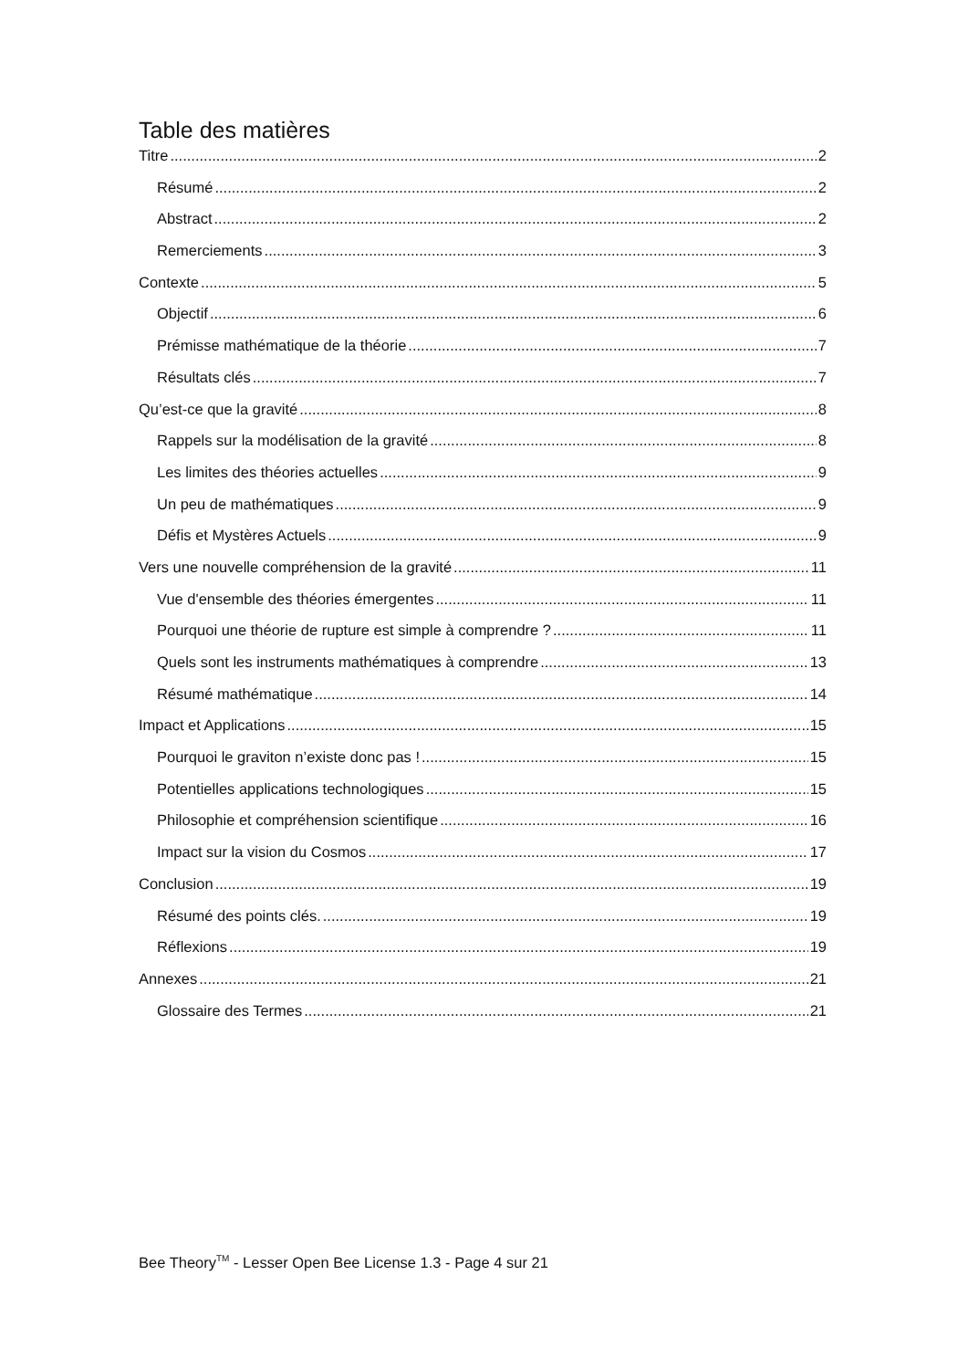Table des matières
Titre 2
Résumé 2
Abstract 2
Remerciements 3
Contexte 5
Objectif 6
Prémisse mathématique de la théorie 7
Résultats clés 7
Qu’est-ce que la gravité 8
Rappels sur la modélisation de la gravité 8
Les limites des théories actuelles 9
Un peu de mathématiques 9
Défis et Mystères Actuels 9
Vers une nouvelle compréhension de la gravité 11
Vue d'ensemble des théories émergentes 11
Pourquoi une théorie de rupture est simple à comprendre ? 11
Quels sont les instruments mathématiques à comprendre 13
Résumé mathématique 14
Impact et Applications 15
Pourquoi le graviton n’existe donc pas ! 15
Potentielles applications technologiques 15
Philosophie et compréhension scientifique 16
Impact sur la vision du Cosmos 17
Conclusion 19
Résumé des points clés. 19
Réflexions 19
Annexes 21
Glossaire des Termes 21
Bee Theory<sup>TM</sup> - Lesser Open Bee License 1.3 - Page 4 sur 21